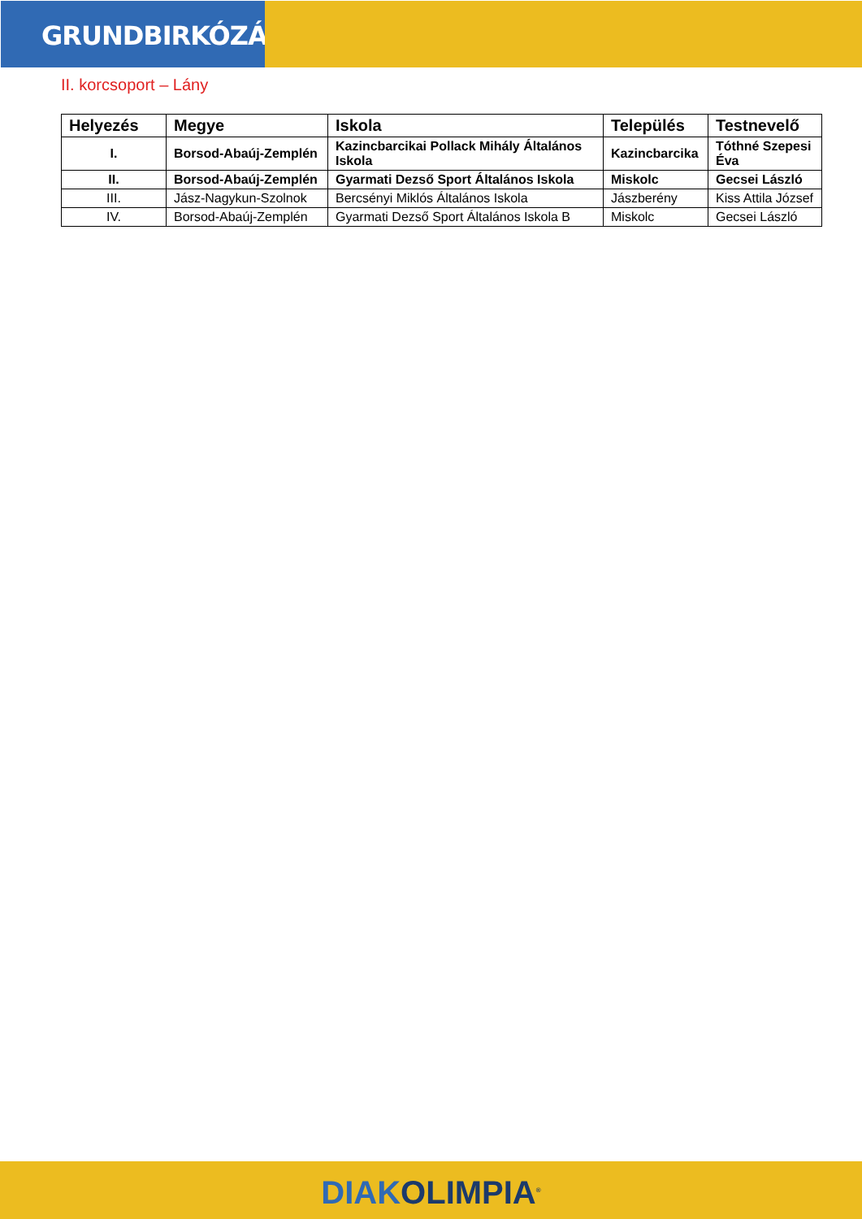GRUNDBIRKÓZÁS
II. korcsoport – Lány
| Helyezés | Megye | Iskola | Település | Testnevelő |
| --- | --- | --- | --- | --- |
| I. | Borsod-Abaúj-Zemplén | Kazincbarcikai Pollack Mihály Általános Iskola | Kazincbarcika | Tóthné Szepesi Éva |
| II. | Borsod-Abaúj-Zemplén | Gyarmati Dezső Sport Általános Iskola | Miskolc | Gecsei László |
| III. | Jász-Nagykun-Szolnok | Bercsényi Miklós Általános Iskola | Jászberény | Kiss Attila József |
| IV. | Borsod-Abaúj-Zemplén | Gyarmati Dezső Sport Általános Iskola B | Miskolc | Gecsei László |
DIAKOLIMPIA<sup>®</sup>